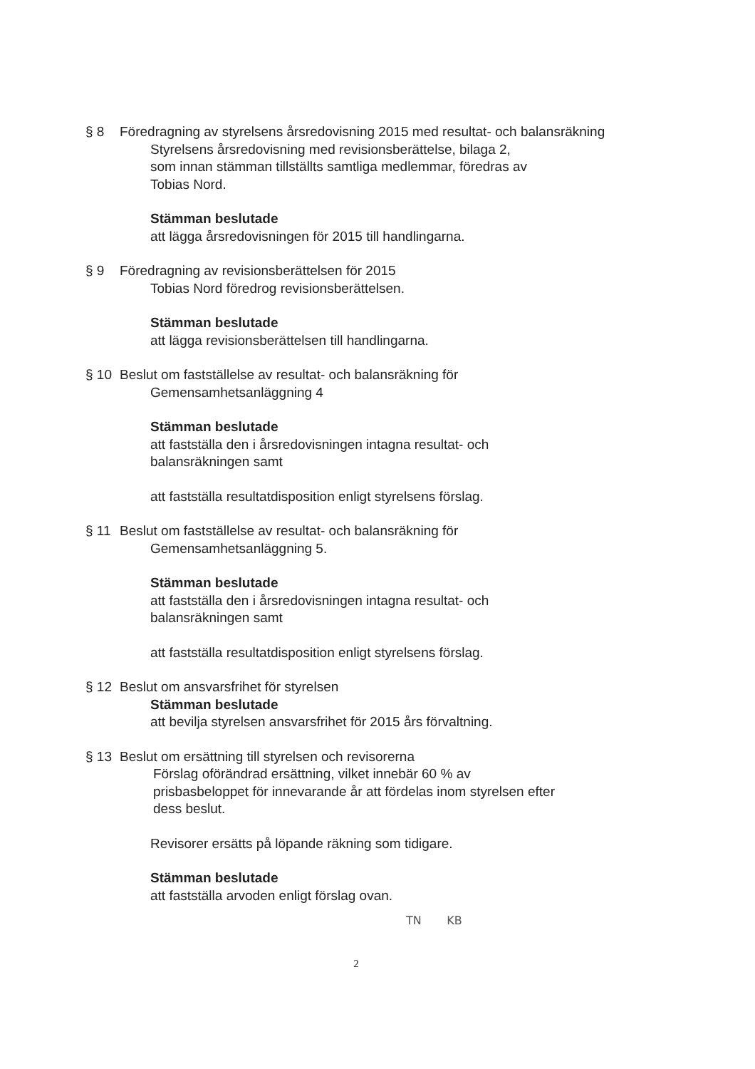§ 8 Föredragning av styrelsens årsredovisning 2015 med resultat- och balansräkning
Styrelsens årsredovisning med revisionsberättelse, bilaga 2,
som innan stämman tillställts samtliga medlemmar, föredras av
Tobias Nord.
Stämman beslutade
att lägga årsredovisningen för 2015 till handlingarna.
§ 9 Föredragning av revisionsberättelsen för 2015
Tobias Nord föredrog revisionsberättelsen.
Stämman beslutade
att lägga revisionsberättelsen till handlingarna.
§ 10 Beslut om fastställelse av resultat- och balansräkning för
Gemensamhetsanläggning 4
Stämman beslutade
att fastställa den i årsredovisningen intagna resultat- och
balansräkningen samt
att fastställa resultatdisposition enligt styrelsens förslag.
§ 11 Beslut om fastställelse av resultat- och balansräkning för
Gemensamhetsanläggning 5.
Stämman beslutade
att fastställa den i årsredovisningen intagna resultat- och
balansräkningen samt
att fastställa resultatdisposition enligt styrelsens förslag.
§ 12 Beslut om ansvarsfrihet för styrelsen
Stämman beslutade
att bevilja styrelsen ansvarsfrihet för 2015 års förvaltning.
§ 13 Beslut om ersättning till styrelsen och revisorerna
Förslag oförändrad ersättning, vilket innebär 60 % av
prisbasbeloppet för innevarande år att fördelas inom styrelsen efter
dess beslut.
Revisorer ersätts på löpande räkning som tidigare.
Stämman beslutade
att fastställa arvoden enligt förslag ovan.
TN KB
2